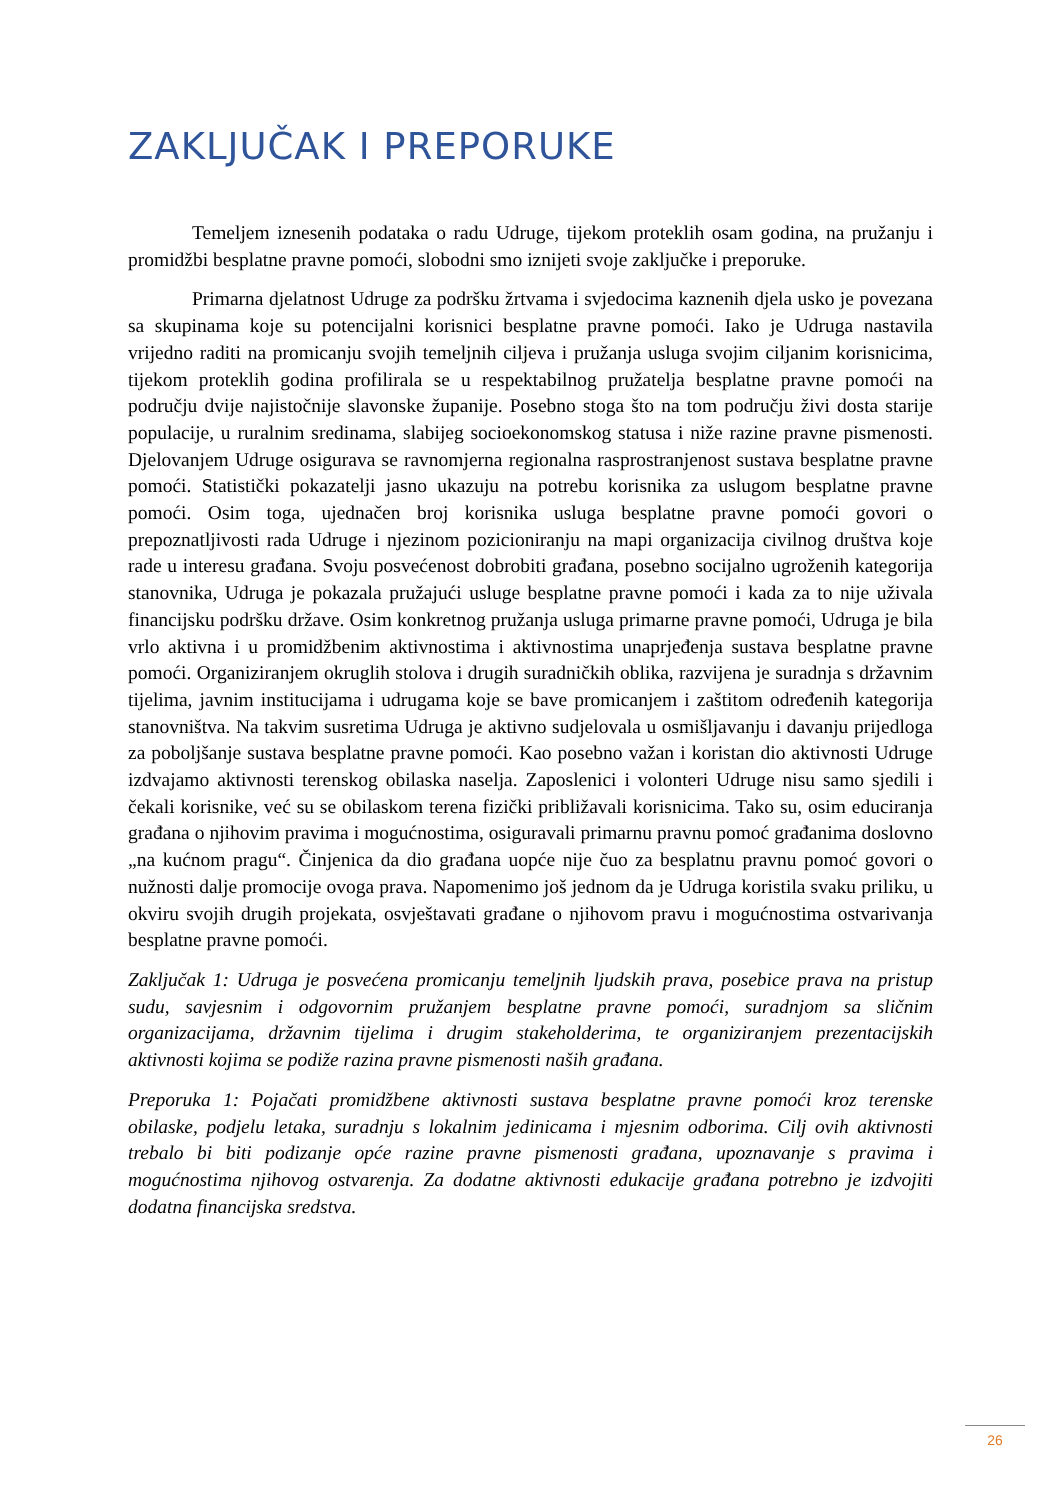ZAKLJUČAK I PREPORUKE
Temeljem iznesenih podataka o radu Udruge, tijekom proteklih osam godina, na pružanju i promidžbi besplatne pravne pomoći, slobodni smo iznijeti svoje zaključke i preporuke.
Primarna djelatnost Udruge za podršku žrtvama i svjedocima kaznenih djela usko je povezana sa skupinama koje su potencijalni korisnici besplatne pravne pomoći. Iako je Udruga nastavila vrijedno raditi na promicanju svojih temeljnih ciljeva i pružanja usluga svojim ciljanim korisnicima, tijekom proteklih godina profilirala se u respektabilnog pružatelja besplatne pravne pomoći na području dvije najistočnije slavonske županije. Posebno stoga što na tom području živi dosta starije populacije, u ruralnim sredinama, slabijeg socioekonomskog statusa i niže razine pravne pismenosti. Djelovanjem Udruge osigurava se ravnomjerna regionalna rasprostranjenost sustava besplatne pravne pomoći. Statistički pokazatelji jasno ukazuju na potrebu korisnika za uslugom besplatne pravne pomoći. Osim toga, ujednačen broj korisnika usluga besplatne pravne pomoći govori o prepoznatljivosti rada Udruge i njezinom pozicioniranju na mapi organizacija civilnog društva koje rade u interesu građana. Svoju posvećenost dobrobiti građana, posebno socijalno ugroženih kategorija stanovnika, Udruga je pokazala pružajući usluge besplatne pravne pomoći i kada za to nije uživala financijsku podršku države. Osim konkretnog pružanja usluga primarne pravne pomoći, Udruga je bila vrlo aktivna i u promidžbenim aktivnostima i aktivnostima unaprjeđenja sustava besplatne pravne pomoći. Organiziranjem okruglih stolova i drugih suradničkih oblika, razvijena je suradnja s državnim tijelima, javnim institucijama i udrugama koje se bave promicanjem i zaštitom određenih kategorija stanovništva. Na takvim susretima Udruga je aktivno sudjelovala u osmišljavanju i davanju prijedloga za poboljšanje sustava besplatne pravne pomoći. Kao posebno važan i koristan dio aktivnosti Udruge izdvajamo aktivnosti terenskog obilaska naselja. Zaposlenici i volonteri Udruge nisu samo sjedili i čekali korisnike, već su se obilaskom terena fizički približavali korisnicima. Tako su, osim educiranja građana o njihovim pravima i mogućnostima, osiguravali primarnu pravnu pomoć građanima doslovno „na kućnom pragu“. Činjenica da dio građana uopće nije čuo za besplatnu pravnu pomoć govori o nužnosti dalje promocije ovoga prava. Napomenimo još jednom da je Udruga koristila svaku priliku, u okviru svojih drugih projekata, osvještavati građane o njihovom pravu i mogućnostima ostvarivanja besplatne pravne pomoći.
Zaključak 1: Udruga je posvećena promicanju temeljnih ljudskih prava, posebice prava na pristup sudu, savjesnim i odgovornim pružanjem besplatne pravne pomoći, suradnjom sa sličnim organizacijama, državnim tijelima i drugim stakeholderima, te organiziranjem prezentacijskih aktivnosti kojima se podiže razina pravne pismenosti naših građana.
Preporuka 1: Pojačati promidžbene aktivnosti sustava besplatne pravne pomoći kroz terenske obilaske, podjelu letaka, suradnju s lokalnim jedinicama i mjesnim odborima. Cilj ovih aktivnosti trebalo bi biti podizanje opće razine pravne pismenosti građana, upoznavanje s pravima i mogućnostima njihovog ostvarenja. Za dodatne aktivnosti edukacije građana potrebno je izdvojiti dodatna financijska sredstva.
26